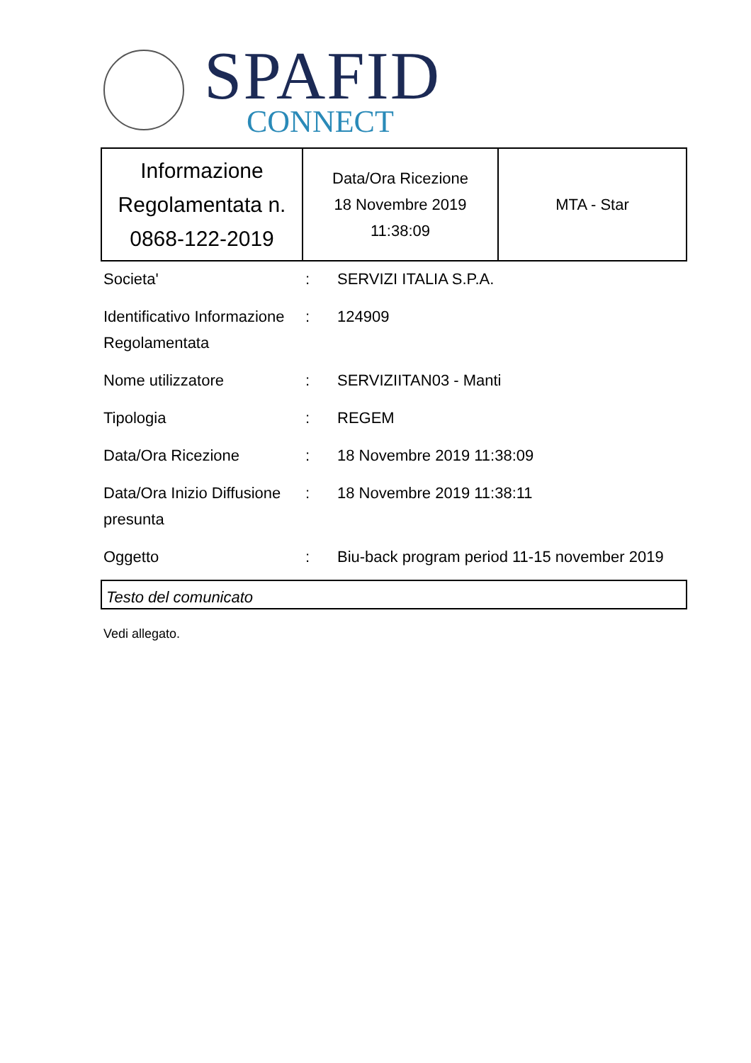SPAFID
CONNECT
| Informazione Regolamentata n. 0868-122-2019 | Data/Ora Ricezione 18 Novembre 2019 11:38:09 | MTA - Star |
Societa'
:
SERVIZI ITALIA S.P.A.
Identificativo Informazione Regolamentata
:
124909
Nome utilizzatore
:
SERVIZIITAN03 - Manti
Tipologia
:
REGEM
Data/Ora Ricezione
:
18 Novembre 2019 11:38:09
Data/Ora Inizio Diffusione presunta
:
18 Novembre 2019 11:38:11
Oggetto
:
Biu-back program period 11-15 november 2019
Testo del comunicato
Vedi allegato.